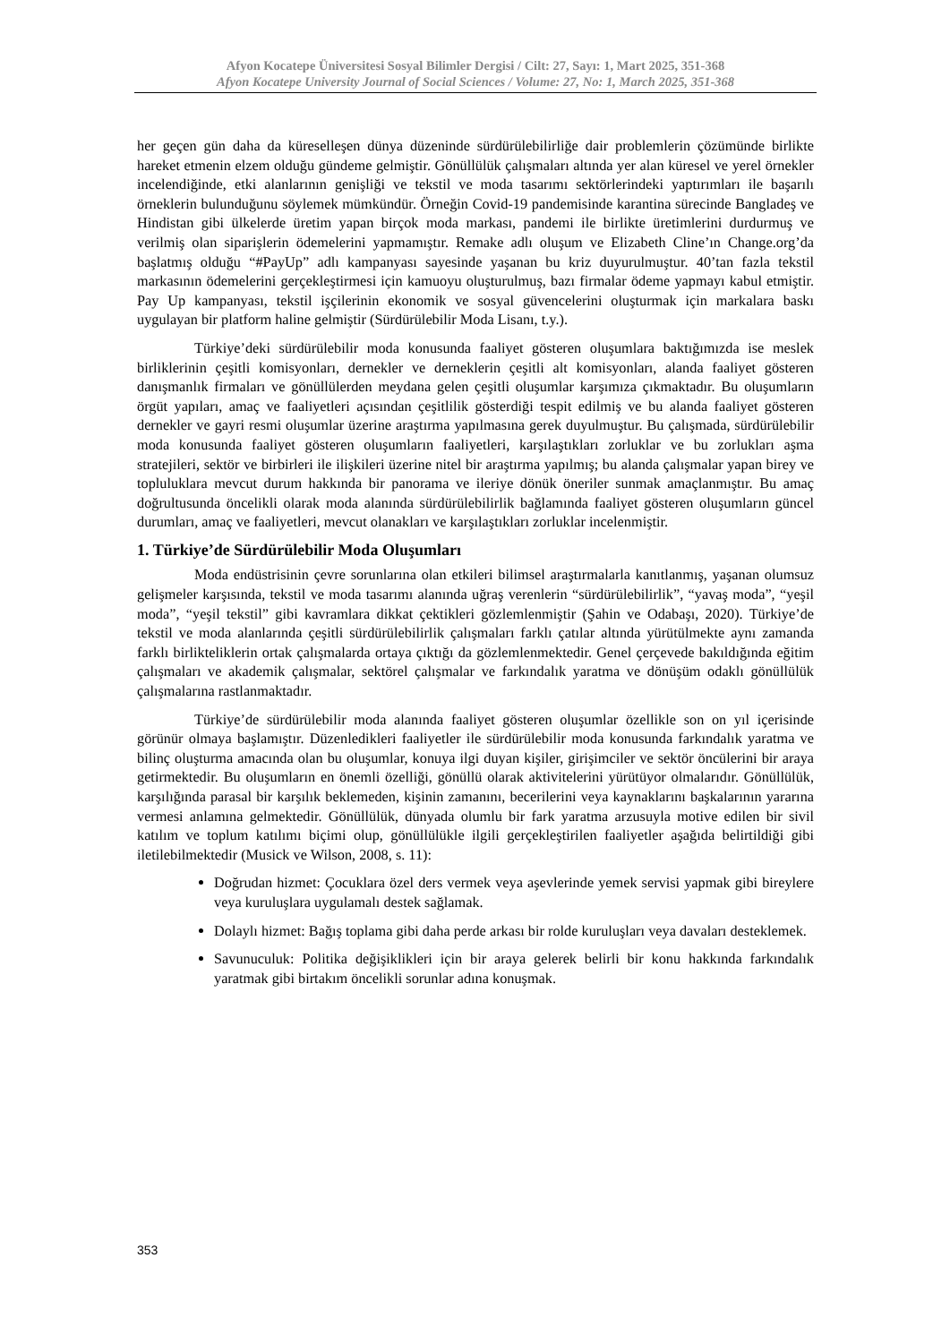Afyon Kocatepe Üniversitesi Sosyal Bilimler Dergisi / Cilt: 27, Sayı: 1, Mart 2025, 351-368
Afyon Kocatepe University Journal of Social Sciences / Volume: 27, No: 1, March 2025, 351-368
her geçen gün daha da küreselleşen dünya düzeninde sürdürülebilirliğe dair problemlerin çözümünde birlikte hareket etmenin elzem olduğu gündeme gelmiştir. Gönüllülük çalışmaları altında yer alan küresel ve yerel örnekler incelendiğinde, etki alanlarının genişliği ve tekstil ve moda tasarımı sektörlerindeki yaptırımları ile başarılı örneklerin bulunduğunu söylemek mümkündür. Örneğin Covid-19 pandemisinde karantina sürecinde Bangladeş ve Hindistan gibi ülkelerde üretim yapan birçok moda markası, pandemi ile birlikte üretimlerini durdurmuş ve verilmiş olan siparişlerin ödemelerini yapmamıştır. Remake adlı oluşum ve Elizabeth Cline’ın Change.org’da başlatmış olduğu “#PayUp” adlı kampanyası sayesinde yaşanan bu kriz duyurulmuştur. 40’tan fazla tekstil markasının ödemelerini gerçekleştirmesi için kamuoyu oluşturulmuş, bazı firmalar ödeme yapmayı kabul etmiştir. Pay Up kampanyası, tekstil işçilerinin ekonomik ve sosyal güvencelerini oluşturmak için markalara baskı uygulayan bir platform haline gelmiştir (Sürdürülebilir Moda Lisanı, t.y.).
Türkiye’deki sürdürülebilir moda konusunda faaliyet gösteren oluşumlara baktığımızda ise meslek birliklerinin çeşitli komisyonları, dernekler ve derneklerin çeşitli alt komisyonları, alanda faaliyet gösteren danışmanlık firmaları ve gönüllülerden meydana gelen çeşitli oluşumlar karşımıza çıkmaktadır. Bu oluşumların örgüt yapıları, amaç ve faaliyetleri açısından çeşitlilik gösterdiği tespit edilmiş ve bu alanda faaliyet gösteren dernekler ve gayri resmi oluşumlar üzerine araştırma yapılmasına gerek duyulmuştur. Bu çalışmada, sürdürülebilir moda konusunda faaliyet gösteren oluşumların faaliyetleri, karşılaştıkları zorluklar ve bu zorlukları aşma stratejileri, sektör ve birbirleri ile ilişkileri üzerine nitel bir araştırma yapılmış; bu alanda çalışmalar yapan birey ve topluluklara mevcut durum hakkında bir panorama ve ileriye dönük öneriler sunmak amaçlanmıştır. Bu amaç doğrultusunda öncelikli olarak moda alanında sürdürülebilirlik bağlamında faaliyet gösteren oluşumların güncel durumları, amaç ve faaliyetleri, mevcut olanakları ve karşılaştıkları zorluklar incelenmiştir.
1. Türkiye’de Sürdürülebilir Moda Oluşumları
Moda endüstrisinin çevre sorunlarına olan etkileri bilimsel araştırmalarla kanıtlanmış, yaşanan olumsuz gelişmeler karşısında, tekstil ve moda tasarımı alanında uğraş verenlerin “sürdürülebilirlik”, “yavaş moda”, “yeşil moda”, “yeşil tekstil” gibi kavramlara dikkat çektikleri gözlemlenmiştir (Şahin ve Odabaşı, 2020). Türkiye’de tekstil ve moda alanlarında çeşitli sürdürülebilirlik çalışmaları farklı çatılar altında yürütülmekte aynı zamanda farklı birlikteliklerin ortak çalışmalarda ortaya çıktığı da gözlemlenmektedir. Genel çerçevede bakıldığında eğitim çalışmaları ve akademik çalışmalar, sektörel çalışmalar ve farkındalık yaratma ve dönüşüm odaklı gönüllülük çalışmalarına rastlanmaktadır.
Türkiye’de sürdürülebilir moda alanında faaliyet gösteren oluşumlar özellikle son on yıl içerisinde görünür olmaya başlamıştır. Düzenledikleri faaliyetler ile sürdürülebilir moda konusunda farkındalık yaratma ve bilinç oluşturma amacında olan bu oluşumlar, konuya ilgi duyan kişiler, girişimciler ve sektör öncülerini bir araya getirmektedir. Bu oluşumların en önemli özelliği, gönüllü olarak aktivitelerini yürütüyor olmalarıdır. Gönüllülük, karşılığında parasal bir karşılık beklemeden, kişinin zamanını, becerilerini veya kaynaklarını başkalarının yararına vermesi anlamına gelmektedir. Gönüllülük, dünyada olumlu bir fark yaratma arzusuyla motive edilen bir sivil katılım ve toplum katılımı biçimi olup, gönüllülükle ilgili gerçekleştirilen faaliyetler aşağıda belirtildiği gibi iletilebilmektedir (Musick ve Wilson, 2008, s. 11):
Doğrudan hizmet: Çocuklara özel ders vermek veya aşevlerinde yemek servisi yapmak gibi bireylere veya kuruluşlara uygulamalı destek sağlamak.
Dolaylı hizmet: Bağış toplama gibi daha perde arkası bir rolde kuruluşları veya davaları desteklemek.
Savunuculuk: Politika değişiklikleri için bir araya gelerek belirli bir konu hakkında farkındalık yaratmak gibi birtakım öncelikli sorunlar adına konuşmak.
353